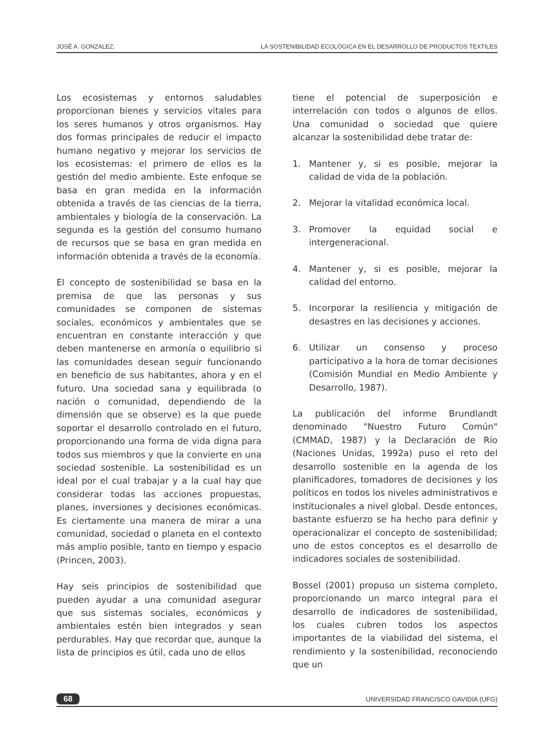JOSÉ A. GONZALEZ. LA SOSTENIBILIDAD ECOLÓGICA EN EL DESARROLLO DE PRODUCTOS TEXTILES
Los ecosistemas y entornos saludables proporcionan bienes y servicios vitales para los seres humanos y otros organismos. Hay dos formas principales de reducir el impacto humano negativo y mejorar los servicios de los ecosistemas: el primero de ellos es la gestión del medio ambiente. Este enfoque se basa en gran medida en la información obtenida a través de las ciencias de la tierra, ambientales y biología de la conservación. La segunda es la gestión del consumo humano de recursos que se basa en gran medida en información obtenida a través de la economía.
El concepto de sostenibilidad se basa en la premisa de que las personas y sus comunidades se componen de sistemas sociales, económicos y ambientales que se encuentran en constante interacción y que deben mantenerse en armonía o equilibrio si las comunidades desean seguir funcionando en beneficio de sus habitantes, ahora y en el futuro. Una sociedad sana y equilibrada (o nación o comunidad, dependiendo de la dimensión que se observe) es la que puede soportar el desarrollo controlado en el futuro, proporcionando una forma de vida digna para todos sus miembros y que la convierte en una sociedad sostenible. La sostenibilidad es un ideal por el cual trabajar y a la cual hay que considerar todas las acciones propuestas, planes, inversiones y decisiones económicas. Es ciertamente una manera de mirar a una comunidad, sociedad o planeta en el contexto más amplio posible, tanto en tiempo y espacio (Princen, 2003).
Hay seis principios de sostenibilidad que pueden ayudar a una comunidad asegurar que sus sistemas sociales, económicos y ambientales estén bien integrados y sean perdurables. Hay que recordar que, aunque la lista de principios es útil, cada uno de ellos
tiene el potencial de superposición e interrelación con todos o algunos de ellos. Una comunidad o sociedad que quiere alcanzar la sostenibilidad debe tratar de:
1. Mantener y, si es posible, mejorar la calidad de vida de la población.
2. Mejorar la vitalidad económica local.
3. Promover la equidad social e intergeneracional.
4. Mantener y, si es posible, mejorar la calidad del entorno.
5. Incorporar la resiliencia y mitigación de desastres en las decisiones y acciones.
6. Utilizar un consenso y proceso participativo a la hora de tomar decisiones (Comisión Mundial en Medio Ambiente y Desarrollo, 1987).
La publicación del informe Brundlandt denominado "Nuestro Futuro Común" (CMMAD, 1987) y la Declaración de Río (Naciones Unidas, 1992a) puso el reto del desarrollo sostenible en la agenda de los planificadores, tomadores de decisiones y los políticos en todos los niveles administrativos e institucionales a nivel global. Desde entonces, bastante esfuerzo se ha hecho para definir y operacionalizar el concepto de sostenibilidad; uno de estos conceptos es el desarrollo de indicadores sociales de sostenibilidad.
Bossel (2001) propuso un sistema completo, proporcionando un marco integral para el desarrollo de indicadores de sostenibilidad, los cuales cubren todos los aspectos importantes de la viabilidad del sistema, el rendimiento y la sostenibilidad, reconociendo que un
68 UNIVERSIDAD FRANCISCO GAVIDIA (UFG)